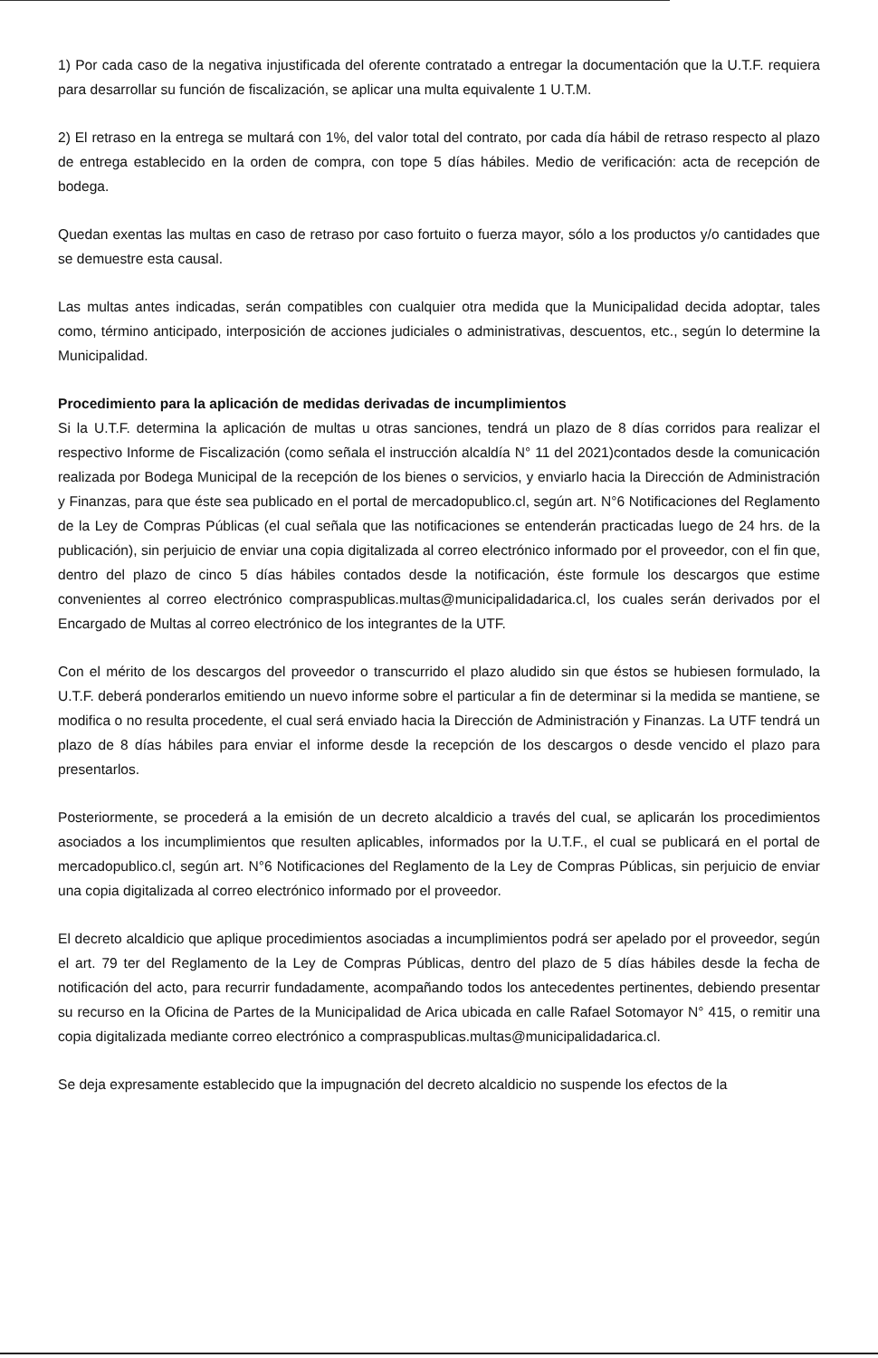1) Por cada caso de la negativa injustificada del oferente contratado a entregar la documentación que la U.T.F. requiera para desarrollar su función de fiscalización, se aplicar una multa equivalente 1 U.T.M.
2) El retraso en la entrega se multará con 1%, del valor total del contrato, por cada día hábil de retraso respecto al plazo de entrega establecido en la orden de compra, con tope 5 días hábiles. Medio de verificación: acta de recepción de bodega.
Quedan exentas las multas en caso de retraso por caso fortuito o fuerza mayor, sólo a los productos y/o cantidades que se demuestre esta causal.
Las multas antes indicadas, serán compatibles con cualquier otra medida que la Municipalidad decida adoptar, tales como, término anticipado, interposición de acciones judiciales o administrativas, descuentos, etc., según lo determine la Municipalidad.
Procedimiento para la aplicación de medidas derivadas de incumplimientos
Si la U.T.F. determina la aplicación de multas u otras sanciones, tendrá un plazo de 8 días corridos para realizar el respectivo Informe de Fiscalización (como señala el instrucción alcaldía N° 11 del 2021)contados desde la comunicación realizada por Bodega Municipal de la recepción de los bienes o servicios, y enviarlo hacia la Dirección de Administración y Finanzas, para que éste sea publicado en el portal de mercadopublico.cl, según art. N°6 Notificaciones del Reglamento de la Ley de Compras Públicas (el cual señala que las notificaciones se entenderán practicadas luego de 24 hrs. de la publicación), sin perjuicio de enviar una copia digitalizada al correo electrónico informado por el proveedor, con el fin que, dentro del plazo de cinco 5 días hábiles contados desde la notificación, éste formule los descargos que estime convenientes al correo electrónico compraspublicas.multas@municipalidadarica.cl, los cuales serán derivados por el Encargado de Multas al correo electrónico de los integrantes de la UTF.
Con el mérito de los descargos del proveedor o transcurrido el plazo aludido sin que éstos se hubiesen formulado, la U.T.F. deberá ponderarlos emitiendo un nuevo informe sobre el particular a fin de determinar si la medida se mantiene, se modifica o no resulta procedente, el cual será enviado hacia la Dirección de Administración y Finanzas. La UTF tendrá un plazo de 8 días hábiles para enviar el informe desde la recepción de los descargos o desde vencido el plazo para presentarlos.
Posteriormente, se procederá a la emisión de un decreto alcaldicio a través del cual, se aplicarán los procedimientos asociados a los incumplimientos que resulten aplicables, informados por la U.T.F., el cual se publicará en el portal de mercadopublico.cl, según art. N°6 Notificaciones del Reglamento de la Ley de Compras Públicas, sin perjuicio de enviar una copia digitalizada al correo electrónico informado por el proveedor.
El decreto alcaldicio que aplique procedimientos asociadas a incumplimientos podrá ser apelado por el proveedor, según el art. 79 ter del Reglamento de la Ley de Compras Públicas, dentro del plazo de 5 días hábiles desde la fecha de notificación del acto, para recurrir fundadamente, acompañando todos los antecedentes pertinentes, debiendo presentar su recurso en la Oficina de Partes de la Municipalidad de Arica ubicada en calle Rafael Sotomayor N° 415, o remitir una copia digitalizada mediante correo electrónico a compraspublicas.multas@municipalidadarica.cl.
Se deja expresamente establecido que la impugnación del decreto alcaldicio no suspende los efectos de la